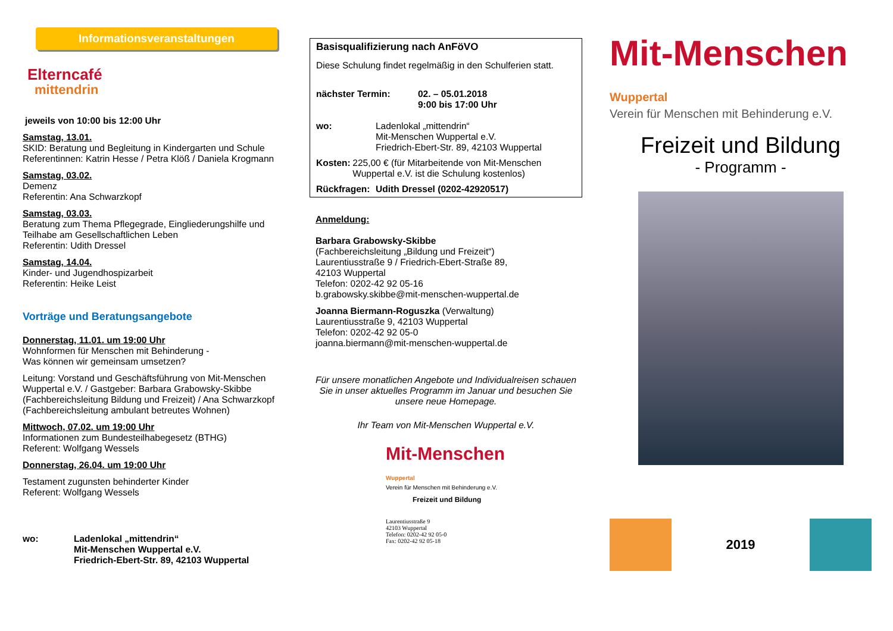Informationsveranstaltungen
Elterncafé
mittendrin
jeweils von 10:00 bis 12:00 Uhr
Samstag, 13.01.
SKID: Beratung und Begleitung in Kindergarten und Schule
Referentinnen: Katrin Hesse / Petra Klöß / Daniela Krogmann
Samstag, 03.02.
Demenz
Referentin: Ana Schwarzkopf
Samstag, 03.03.
Beratung zum Thema Pflegegrade, Eingliederungshilfe und Teilhabe am Gesellschaftlichen Leben
Referentin: Udith Dressel
Samstag, 14.04.
Kinder- und Jugendhospizarbeit
Referentin: Heike Leist
Vorträge und Beratungsangebote
Donnerstag, 11.01. um 19:00 Uhr
Wohnformen für Menschen mit Behinderung -
Was können wir gemeinsam umsetzen?
Leitung: Vorstand und Geschäftsführung von Mit-Menschen Wuppertal e.V. / Gastgeber: Barbara Grabowsky-Skibbe (Fachbereichsleitung Bildung und Freizeit) / Ana Schwarzkopf (Fachbereichsleitung ambulant betreutes Wohnen)
Mittwoch, 07.02. um 19:00 Uhr
Informationen zum Bundesteilhabegesetz (BTHG)
Referent: Wolfgang Wessels
Donnerstag, 26.04. um 19:00 Uhr
Testament zugunsten behinderter Kinder
Referent: Wolfgang Wessels
wo: Ladenlokal „mittendrin“
Mit-Menschen Wuppertal e.V.
Friedrich-Ebert-Str. 89, 42103 Wuppertal
Basisqualifizierung nach AnFöVO
Diese Schulung findet regelmäßig in den Schulferien statt.
nächster Termin: 02. – 05.01.2018
9:00 bis 17:00 Uhr
wo: Ladenlokal „mittendrin“
Mit-Menschen Wuppertal e.V.
Friedrich-Ebert-Str. 89, 42103 Wuppertal
Kosten: 225,00 € (für Mitarbeitende von Mit-Menschen Wuppertal e.V. ist die Schulung kostenlos)
Rückfragen:
Udith Dressel (0202-42920517)
Anmeldung:
Barbara Grabowsky-Skibbe
(Fachbereichsleitung „Bildung und Freizeit“)
Laurentiusstraße 9 / Friedrich-Ebert-Straße 89,
42103 Wuppertal
Telefon: 0202-42 92 05-16
b.grabowsky.skibbe@mit-menschen-wuppertal.de
Joanna Biermann-Roguszka (Verwaltung)
Laurentiusstraße 9, 42103 Wuppertal
Telefon: 0202-42 92 05-0
joanna.biermann@mit-menschen-wuppertal.de
Für unsere monatlichen Angebote und Individualreisen schauen Sie in unser aktuelles Programm im Januar und besuchen Sie unsere neue Homepage.
Ihr Team von Mit-Menschen Wuppertal e.V.
Mit-Menschen Wuppertal
Verein für Menschen mit Behinderung e.V.
Freizeit und Bildung
Laurentiusstraße 9
42103 Wuppertal
Telefon: 0202-42 92 05-0
Fax: 0202-42 92 05-18
Mit-Menschen Wuppertal
Verein für Menschen mit Behinderung e.V.
Freizeit und Bildung
- Programm -
2019